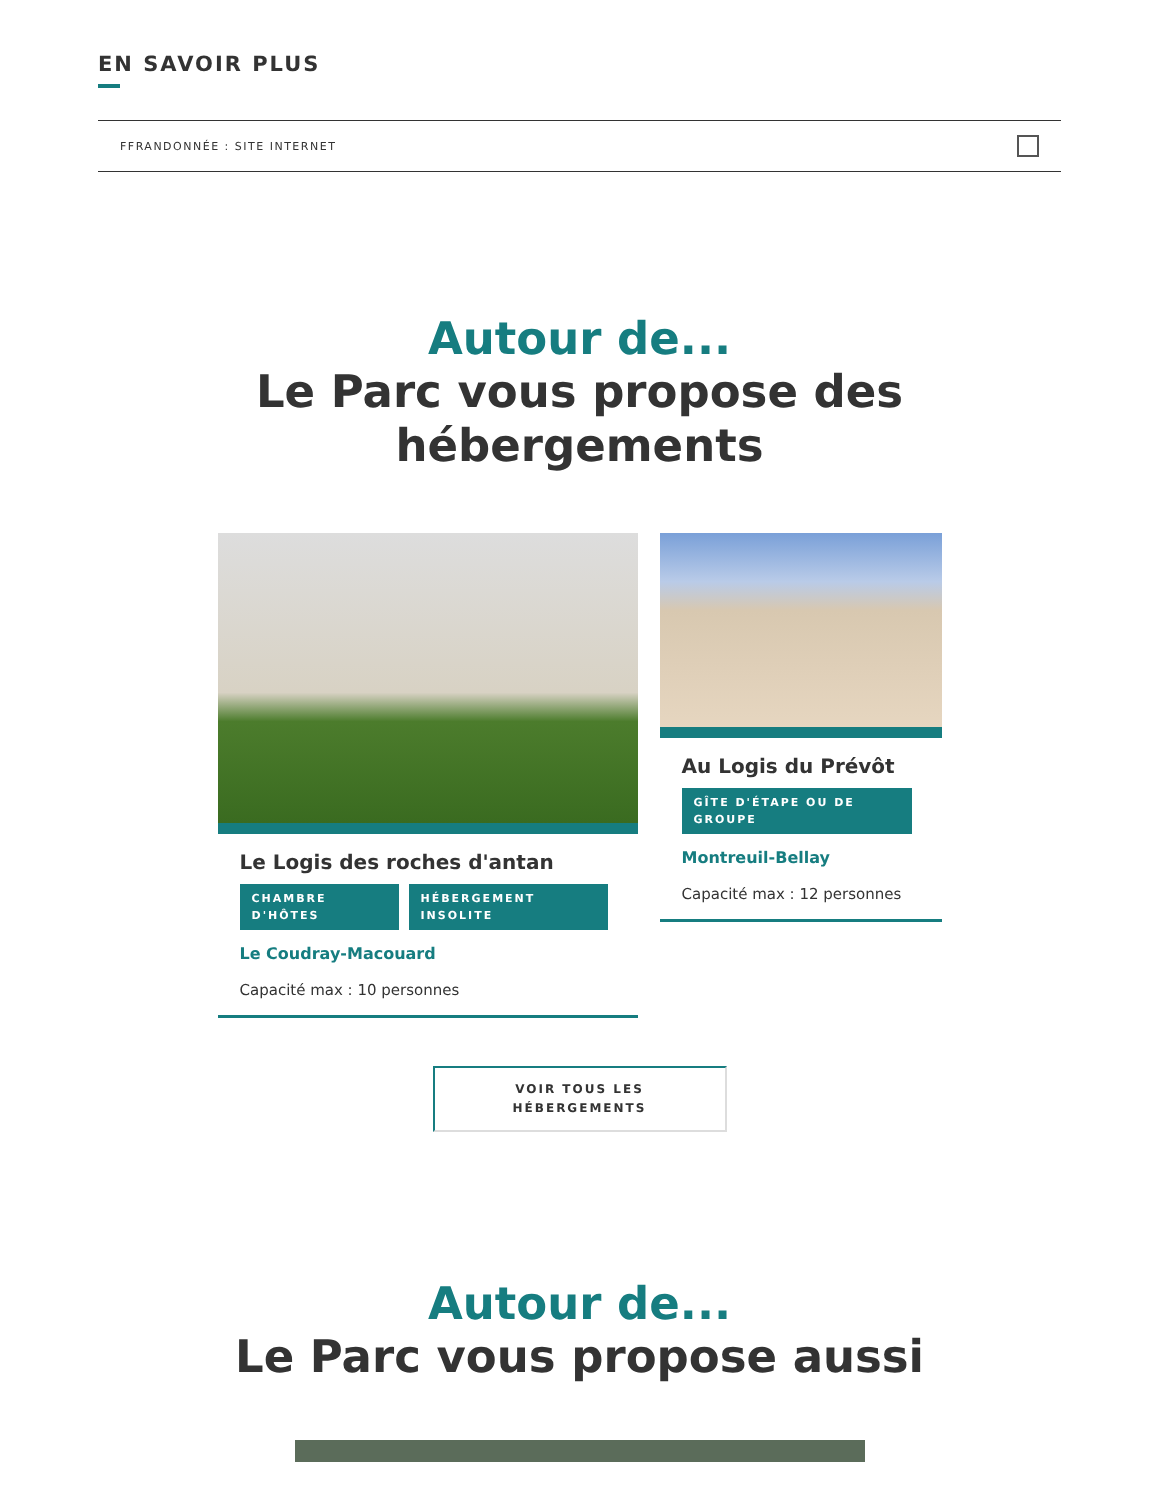EN SAVOIR PLUS
FFRANDONNÉE : SITE INTERNET
Autour de...
Le Parc vous propose des
hébergements
Le Logis des roches d'antan
CHAMBRE D'HÔTES HÉBERGEMENT INSOLITE
Le Coudray-Macouard
Capacité max : 10 personnes
Au Logis du Prévôt
GÎTE D'ÉTAPE OU DE GROUPE
Montreuil-Bellay
Capacité max : 12 personnes
VOIR TOUS LES
HÉBERGEMENTS
Autour de...
Le Parc vous propose aussi